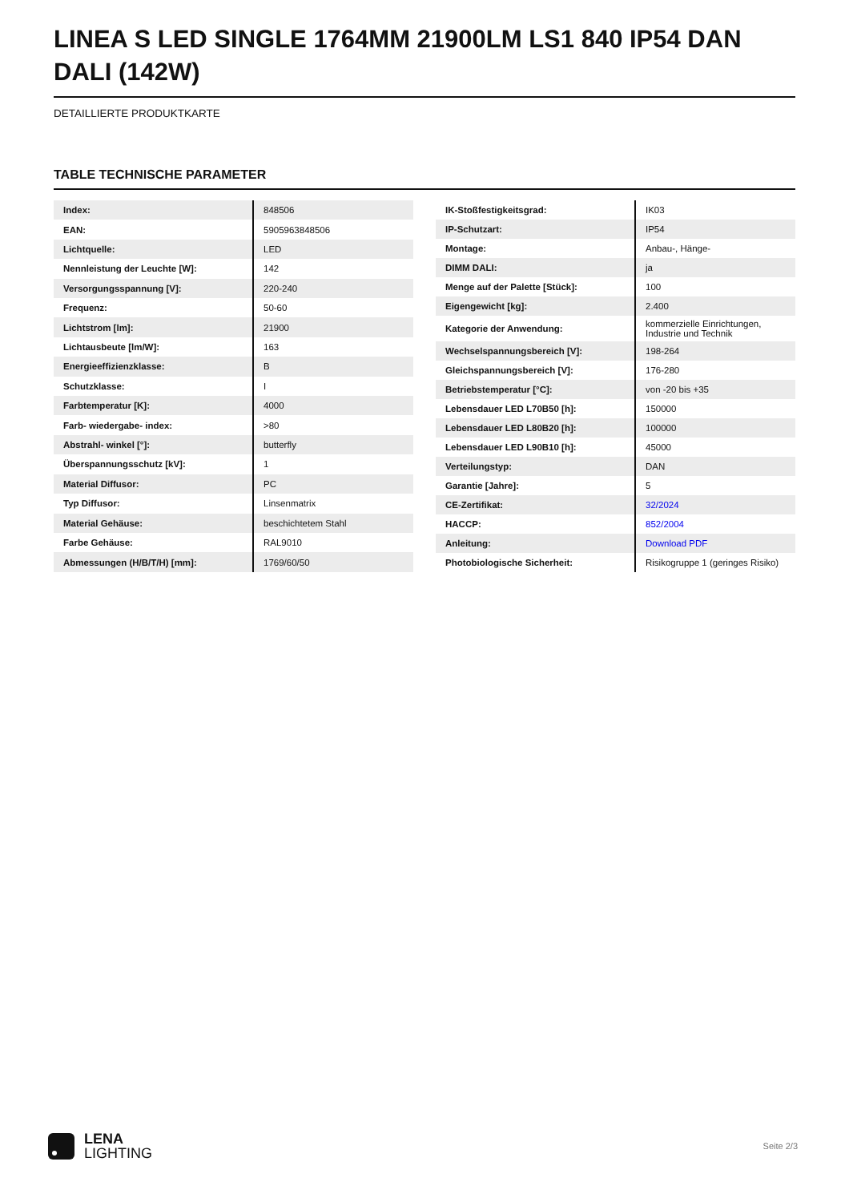LINEA S LED SINGLE 1764MM 21900LM LS1 840 IP54 DAN DALI (142W)
DETAILLIERTE PRODUKTKARTE
TABLE TECHNISCHE PARAMETER
| Index: | 848506 |
| EAN: | 5905963848506 |
| Lichtquelle: | LED |
| Nennleistung der Leuchte [W]: | 142 |
| Versorgungsspannung [V]: | 220-240 |
| Frequenz: | 50-60 |
| Lichtstrom [lm]: | 21900 |
| Lichtausbeute [lm/W]: | 163 |
| Energieeffizienzklasse: | B |
| Schutzklasse: | I |
| Farbtemperatur [K]: | 4000 |
| Farb- wiedergabe- index: | >80 |
| Abstrahl- winkel [°]: | butterfly |
| Überspannungsschutz [kV]: | 1 |
| Material Diffusor: | PC |
| Typ Diffusor: | Linsenmatrix |
| Material Gehäuse: | beschichtetem Stahl |
| Farbe Gehäuse: | RAL9010 |
| Abmessungen (H/B/T/H) [mm]: | 1769/60/50 |
| IK-Stoßfestigkeitsgrad: | IK03 |
| IP-Schutzart: | IP54 |
| Montage: | Anbau-, Hänge- |
| DIMM DALI: | ja |
| Menge auf der Palette [Stück]: | 100 |
| Eigengewicht [kg]: | 2.400 |
| Kategorie der Anwendung: | kommerzielle Einrichtungen, Industrie und Technik |
| Wechselspannungsbereich [V]: | 198-264 |
| Gleichspannungsbereich [V]: | 176-280 |
| Betriebstemperatur [°C]: | von -20 bis +35 |
| Lebensdauer LED L70B50 [h]: | 150000 |
| Lebensdauer LED L80B20 [h]: | 100000 |
| Lebensdauer LED L90B10 [h]: | 45000 |
| Verteilungstyp: | DAN |
| Garantie [Jahre]: | 5 |
| CE-Zertifikat: | 32/2024 |
| HACCP: | 852/2004 |
| Anleitung: | Download PDF |
| Photobiologische Sicherheit: | Risikogruppe 1 (geringes Risiko) |
LENA
LIGHTING
Seite 2/3